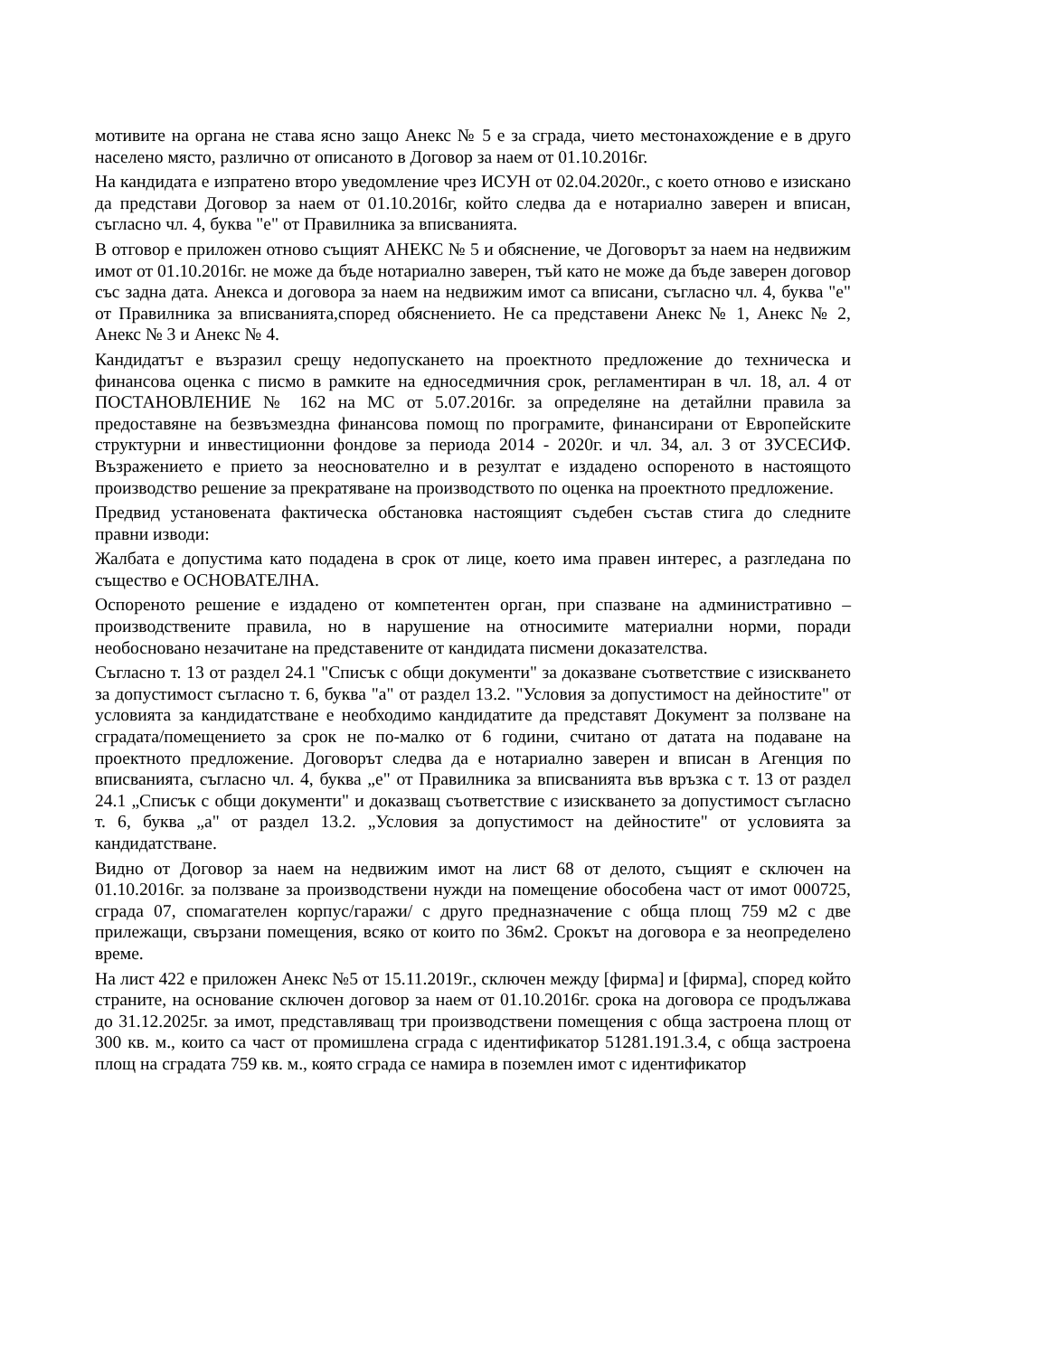мотивите на органа не става ясно защо Анекс № 5 е за сграда, чието местонахождение е в друго населено място, различно от описаното в Договор за наем от 01.10.2016г.
На кандидата е изпратено второ уведомление чрез ИСУН от 02.04.2020г., с което отново е изискано да представи Договор за наем от 01.10.2016г, който следва да е нотариално заверен и вписан, съгласно чл. 4, буква "е" от Правилника за вписванията.
В отговор е приложен отново същият АНЕКС № 5 и обяснение, че Договорът за наем на недвижим имот от 01.10.2016г. не може да бъде нотариално заверен, тъй като не може да бъде заверен договор със задна дата. Анекса и договора за наем на недвижим имот са вписани, съгласно чл. 4, буква "е" от Правилника за вписванията,според обяснението. Не са представени Анекс № 1, Анекс № 2, Анекс № 3 и Анекс № 4.
Кандидатът е възразил срещу недопускането на проектното предложение до техническа и финансова оценка с писмо в рамките на едноседмичния срок, регламентиран в чл. 18, ал. 4 от ПОСТАНОВЛЕНИЕ № 162 на МС от 5.07.2016г. за определяне на детайлни правила за предоставяне на безвъзмездна финансова помощ по програмите, финансирани от Европейските структурни и инвестиционни фондове за периода 2014 - 2020г. и чл. 34, ал. 3 от ЗУСЕСИФ. Възражението е прието за неоснователно и в резултат е издадено оспореното в настоящото производство решение за прекратяване на производството по оценка на проектното предложение.
Предвид установената фактическа обстановка настоящият съдебен състав стига до следните правни изводи:
Жалбата е допустима като подадена в срок от лице, което има правен интерес, а разгледана по същество е ОСНОВАТЕЛНА.
Оспореното решение е издадено от компетентен орган, при спазване на административно – производствените правила, но в нарушение на относимите материални норми, поради необосновано незачитане на представените от кандидата писмени доказателства.
Съгласно т. 13 от раздел 24.1 "Списък с общи документи" за доказване съответствие с изискването за допустимост съгласно т. 6, буква "а" от раздел 13.2. "Условия за допустимост на дейностите" от условията за кандидатстване е необходимо кандидатите да представят Документ за ползване на сградата/помещението за срок не по-малко от 6 години, считано от датата на подаване на проектното предложение. Договорът следва да е нотариално заверен и вписан в Агенция по вписванията, съгласно чл. 4, буква „е" от Правилника за вписванията във връзка с т. 13 от раздел 24.1 „Списък с общи документи" и доказващ съответствие с изискването за допустимост съгласно т. 6, буква „а" от раздел 13.2. „Условия за допустимост на дейностите" от условията за кандидатстване.
Видно от Договор за наем на недвижим имот на лист 68 от делото, същият е сключен на 01.10.2016г. за ползване за производствени нужди на помещение обособена част от имот 000725, сграда 07, спомагателен корпус/гаражи/ с друго предназначение с обща площ 759 м2 с две прилежащи, свързани помещения, всяко от които по 36м2. Срокът на договора е за неопределено време.
На лист 422 е приложен Анекс №5 от 15.11.2019г., сключен между [фирма] и [фирма], според който страните, на основание сключен договор за наем от 01.10.2016г. срока на договора се продължава до 31.12.2025г. за имот, представляващ три производствени помещения с обща застроена площ от 300 кв. м., които са част от промишлена сграда с идентификатор 51281.191.3.4, с обща застроена площ на сградата 759 кв. м., която сграда се намира в поземлен имот с идентификатор